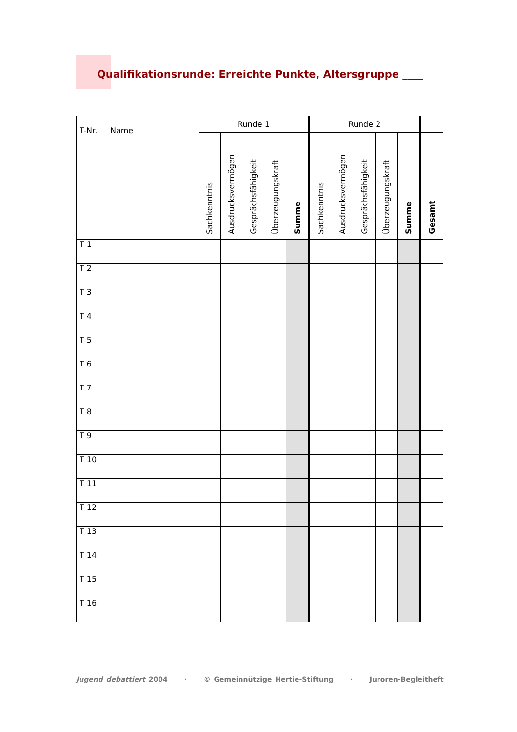Qualifikationsrunde: Erreichte Punkte, Altersgruppe ____
| T-Nr. | Name | Runde 1 | | | | | Runde 2 | | | | | |
| --- | --- | --- | --- | --- | --- | --- | --- | --- | --- | --- | --- | --- |
| | | Sachkenntnis | Ausdrucksvermögen | Gesprächsfähigkeit | Überzeugungskraft | Summe | Sachkenntnis | Ausdrucksvermögen | Gesprächsfähigkeit | Überzeugungskraft | Summe | Gesamt |
| T 1 | | | | | | | | | | | | |
| T 2 | | | | | | | | | | | | |
| T 3 | | | | | | | | | | | | |
| T 4 | | | | | | | | | | | | |
| T 5 | | | | | | | | | | | | |
| T 6 | | | | | | | | | | | | |
| T 7 | | | | | | | | | | | | |
| T 8 | | | | | | | | | | | | |
| T 9 | | | | | | | | | | | | |
| T 10 | | | | | | | | | | | | |
| T 11 | | | | | | | | | | | | |
| T 12 | | | | | | | | | | | | |
| T 13 | | | | | | | | | | | | |
| T 14 | | | | | | | | | | | | |
| T 15 | | | | | | | | | | | | |
| T 16 | | | | | | | | | | | | |
Jugend debattiert 2004 · © Gemeinnützige Hertie-Stiftung · Juroren-Begleitheft